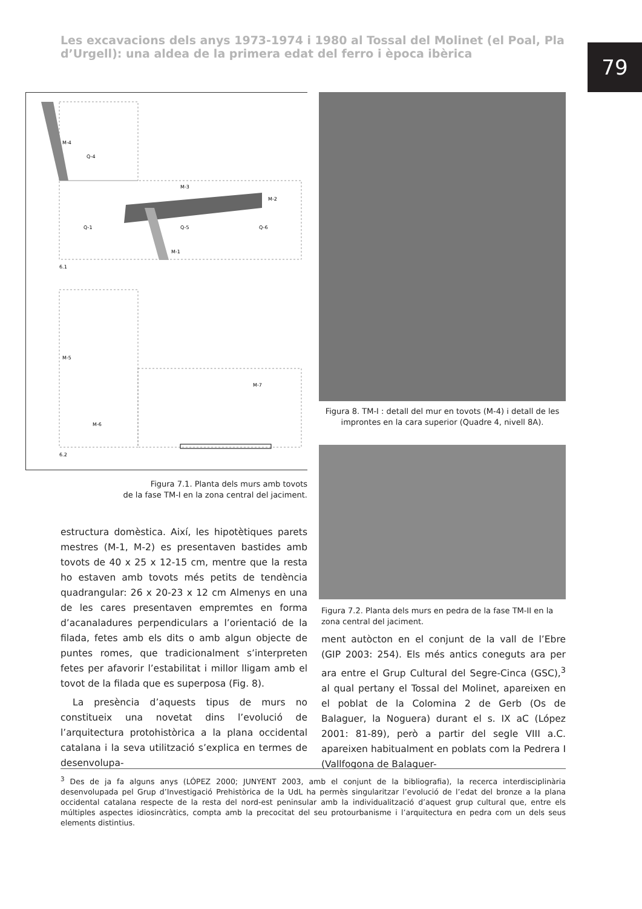Les excavacions dels anys 1973-1974 i 1980 al Tossal del Molinet (el Poal, Pla d’Urgell): una aldea de la primera edat del ferro i època ibèrica
79
M-4
Q-4
M-3
M-2
Q-1
Q-5
Q-6
M-1
6.1
M-5
M-6
M-7
6.2
Figura 7.1. Planta dels murs amb tovots
de la fase TM-I en la zona central del jaciment.
estructura domèstica. Així, les hipotètiques parets mestres (M-1, M-2) es presentaven bastides amb tovots de 40 x 25 x 12-15 cm, mentre que la resta ho estaven amb tovots més petits de tendència quadrangular: 26 x 20-23 x 12 cm Almenys en una de les cares presentaven empremtes en forma d’acanaladures perpendiculars a l’orientació de la filada, fetes amb els dits o amb algun objecte de puntes romes, que tradicionalment s’interpreten fetes per afavorir l’estabilitat i millor lligam amb el tovot de la filada que es superposa (Fig. 8).
La presència d’aquests tipus de murs no constitueix una novetat dins l’evolució de l’arquitectura protohistòrica a la plana occidental catalana i la seva utilització s’explica en termes de desenvolupa-
Figura 8. TM-I : detall del mur en tovots (M-4) i detall de les improntes en la cara superior (Quadre 4, nivell 8A).
Figura 7.2. Planta dels murs en pedra de la fase TM-II en la zona central del jaciment.
ment autòcton en el conjunt de la vall de l’Ebre (GIP 2003: 254). Els més antics coneguts ara per ara entre el Grup Cultural del Segre-Cinca (GSC),<sup>3</sup> al qual pertany el Tossal del Molinet, apareixen en el poblat de la Colomina 2 de Gerb (Os de Balaguer, la Noguera) durant el s. IX aC (López 2001: 81-89), però a partir del segle VIII a.C. apareixen habitualment en poblats com la Pedrera I (Vallfogona de Balaguer-
<sup>3</sup> Des de ja fa alguns anys (LÓPEZ 2000; JUNYENT 2003, amb el conjunt de la bibliografia), la recerca interdisciplinària desenvolupada pel Grup d’Investigació Prehistòrica de la UdL ha permès singularitzar l’evolució de l’edat del bronze a la plana occidental catalana respecte de la resta del nord-est peninsular amb la individualització d’aquest grup cultural que, entre els múltiples aspectes idiosincràtics, compta amb la precocitat del seu protourbanisme i l’arquitectura en pedra com un dels seus elements distintius.